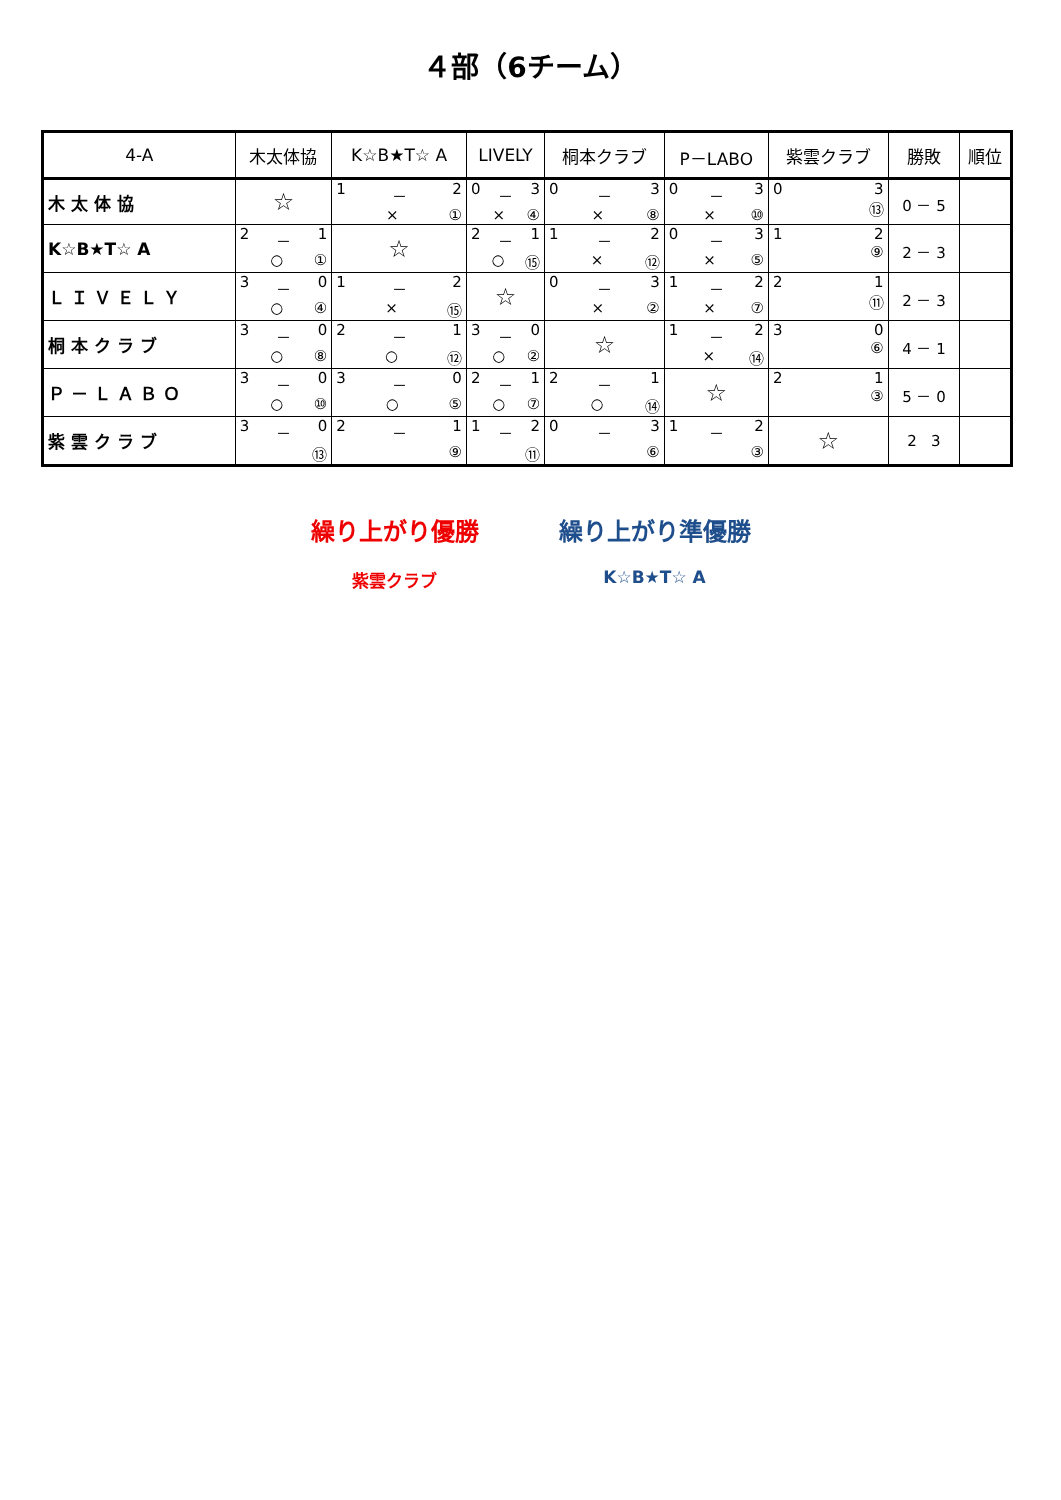４部（6チーム）
| 4-A | 木太体協 | K☆B★T☆ A | LIVELY | 桐本クラブ | P－LABO | 紫雲クラブ | 勝敗 | 順位 |
| --- | --- | --- | --- | --- | --- | --- | --- | --- |
| 木 太 体 協 | ☆ | 1 － 2 × ① | 0 － 3 × ④ | 0 － 3 × ⑧ | 0 － 3 × ⑩ | 0 3 ⑬ | 0 － 5 | |
| K☆B★T☆ A | 2 － 1 ○ ① | ☆ | 2 － 1 ○ ⑮ | 1 － 2 × ⑫ | 0 － 3 × ⑤ | 1 2 ⑨ | 2 － 3 | |
| Ｌ Ｉ Ｖ Ｅ Ｌ Ｙ | 3 － 0 ○ ④ | 1 － 2 × ⑮ | ☆ | 0 － 3 × ② | 1 － 2 × ⑦ | 2 1 ⑪ | 2 － 3 | |
| 桐 本 ク ラ ブ | 3 － 0 ○ ⑧ | 2 － 1 ○ ⑫ | 3 － 0 ○ ② | ☆ | 1 － 2 × ⑭ | 3 0 ⑥ | 4 － 1 | |
| Ｐ － Ｌ Ａ Ｂ Ｏ | 3 － 0 ○ ⑩ | 3 － 0 ○ ⑤ | 2 － 1 ○ ⑦ | 2 － 1 ○ ⑭ | ☆ | 2 1 ③ | 5 － 0 | |
| 紫 雲 ク ラ ブ | 3 － 0 ⑬ | 2 － 1 ⑨ | 1 － 2 ⑪ | 0 － 3 ⑥ | 1 － 2 ③ | ☆ | 2 3 | |
繰り上がり優勝
紫雲クラブ
繰り上がり準優勝
K☆B★T☆ A